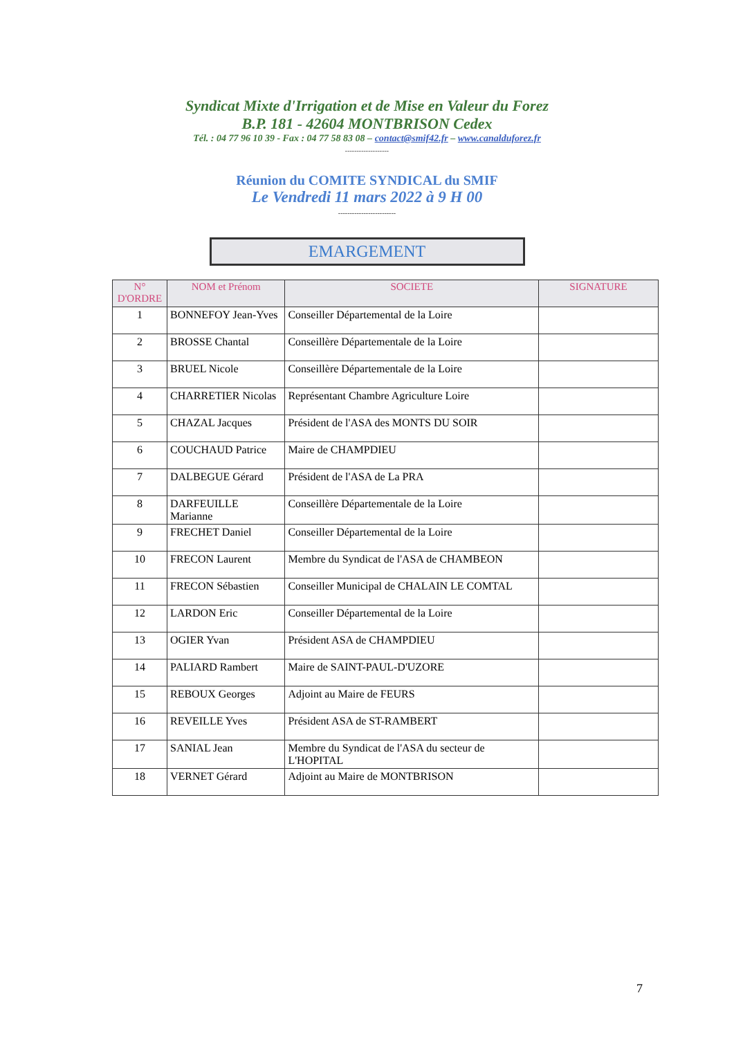Syndicat Mixte d'Irrigation et de Mise en Valeur du Forez
B.P. 181 - 42604 MONTBRISON Cedex
Tél. : 04 77 96 10 39 - Fax : 04 77 58 83 08 – contact@smif42.fr – www.canalduforez.fr
-------------------
Réunion du COMITE SYNDICAL du SMIF
Le Vendredi 11 mars 2022 à 9 H 00
-------------------------
EMARGEMENT
| N° D'ORDRE | NOM et Prénom | SOCIETE | SIGNATURE |
| --- | --- | --- | --- |
| 1 | BONNEFOY Jean-Yves | Conseiller Départemental de la Loire | |
| 2 | BROSSE Chantal | Conseillère Départementale de la Loire | |
| 3 | BRUEL Nicole | Conseillère Départementale de la Loire | |
| 4 | CHARRETIER Nicolas | Représentant Chambre Agriculture Loire | |
| 5 | CHAZAL Jacques | Président de l'ASA des MONTS DU SOIR | |
| 6 | COUCHAUD Patrice | Maire de CHAMPDIEU | |
| 7 | DALBEGUE Gérard | Président de l'ASA de La PRA | |
| 8 | DARFEUILLE Marianne | Conseillère Départementale de la Loire | |
| 9 | FRECHET Daniel | Conseiller Départemental de la Loire | |
| 10 | FRECON Laurent | Membre du Syndicat de l'ASA de CHAMBEON | |
| 11 | FRECON Sébastien | Conseiller Municipal de CHALAIN LE COMTAL | |
| 12 | LARDON Eric | Conseiller Départemental de la Loire | |
| 13 | OGIER Yvan | Président ASA de CHAMPDIEU | |
| 14 | PALIARD Rambert | Maire de SAINT-PAUL-D'UZORE | |
| 15 | REBOUX Georges | Adjoint au Maire de FEURS | |
| 16 | REVEILLE Yves | Président ASA de ST-RAMBERT | |
| 17 | SANIAL Jean | Membre du Syndicat de l'ASA du secteur de L'HOPITAL | |
| 18 | VERNET Gérard | Adjoint au Maire de MONTBRISON | |
7